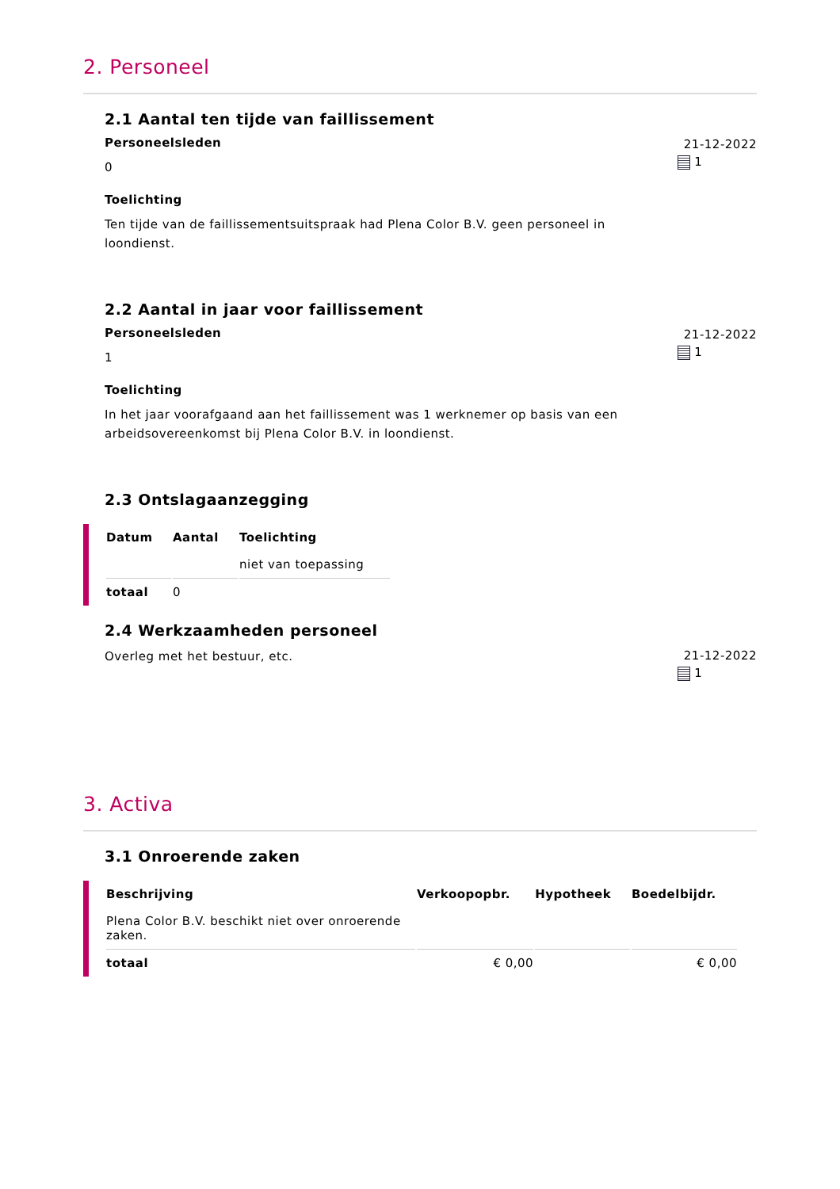2. Personeel
2.1 Aantal ten tijde van faillissement
Personeelsleden
0
Toelichting
Ten tijde van de faillissementsuitspraak had Plena Color B.V. geen personeel in loondienst.
21-12-2022
1
2.2 Aantal in jaar voor faillissement
Personeelsleden
1
Toelichting
In het jaar voorafgaand aan het faillissement was 1 werknemer op basis van een arbeidsovereenkomst bij Plena Color B.V. in loondienst.
21-12-2022
1
2.3 Ontslagaanzegging
| Datum | Aantal | Toelichting |
| --- | --- | --- |
| | | niet van toepassing |
| totaal | 0 | |
2.4 Werkzaamheden personeel
Overleg met het bestuur, etc.
21-12-2022
1
3. Activa
3.1 Onroerende zaken
| Beschrijving | Verkoopopbr. | Hypotheek | Boedelbijdr. |
| --- | --- | --- | --- |
| Plena Color B.V. beschikt niet over onroerende zaken. | | | |
| totaal | € 0,00 | | € 0,00 |